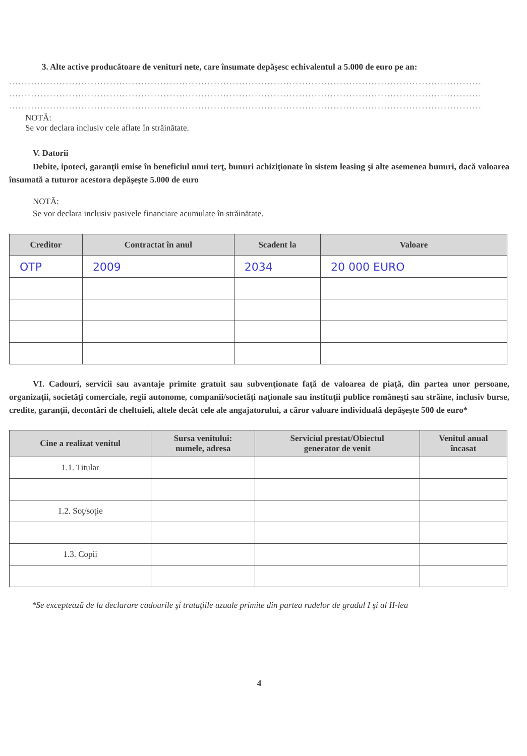3. Alte active producătoare de venituri nete, care însumate depăşesc echivalentul a 5.000 de euro pe an:
......................................................................................................................................................
......................................................................................................................................................
......................................................................................................................................................
NOTĂ:
Se vor declara inclusiv cele aflate în străinătate.
V. Datorii
Debite, ipoteci, garanţii emise în beneficiul unui terţ, bunuri achiziţionate în sistem leasing şi alte asemenea bunuri, dacă valoarea însumată a tuturor acestora depăşeşte 5.000 de euro
NOTĂ:
Se vor declara inclusiv pasivele financiare acumulate în străinătate.
| Creditor | Contractat în anul | Scadent la | Valoare |
| --- | --- | --- | --- |
| OTP | 2009 | 2034 | 20 000 EURO |
VI. Cadouri, servicii sau avantaje primite gratuit sau subvenţionate faţă de valoarea de piaţă, din partea unor persoane, organizaţii, societăţi comerciale, regii autonome, companii/societăţi naţionale sau instituţii publice româneşti sau străine, inclusiv burse, credite, garanţii, decontări de cheltuieli, altele decât cele ale angajatorului, a căror valoare individuală depăşeşte 500 de euro*
| Cine a realizat venitul | Sursa venitului: numele, adresa | Serviciul prestat/Obiectul generator de venit | Venitul anual încasat |
| --- | --- | --- | --- |
| 1.1. Titular | | | |
| 1.2. Soţ/soţie | | | |
| 1.3. Copii | | | |
*Se exceptează de la declarare cadourile şi trataţiile uzuale primite din partea rudelor de gradul I şi al II-lea
4